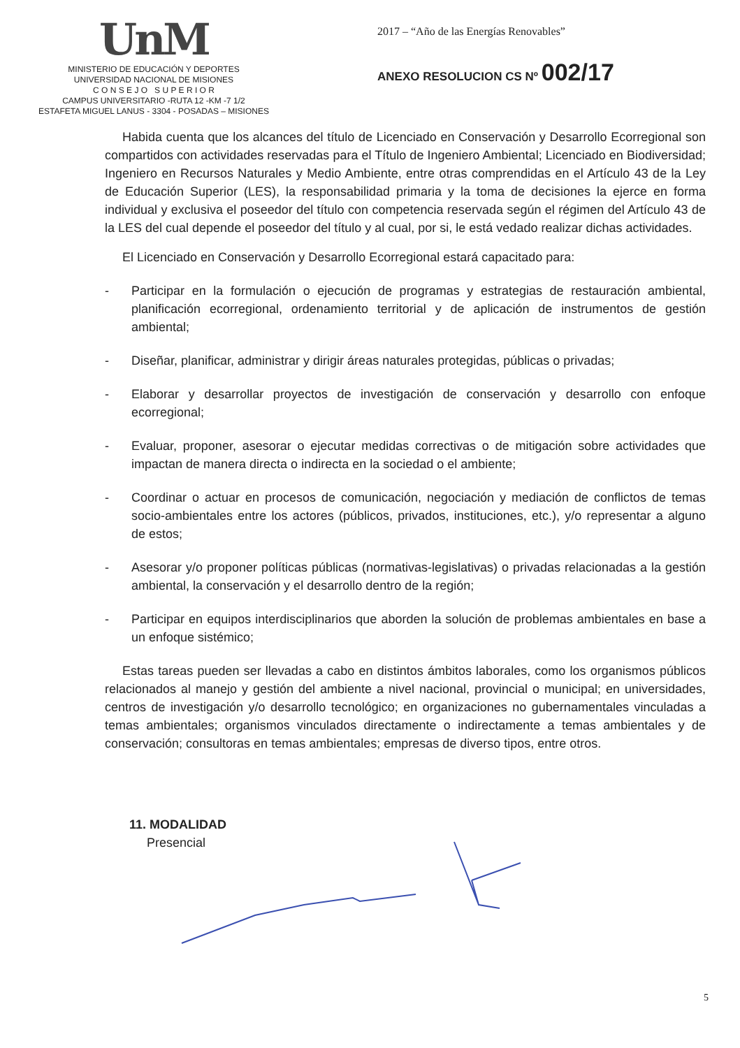UnM
MINISTERIO DE EDUCACIÓN Y DEPORTES
UNIVERSIDAD NACIONAL DE MISIONES
C O N S E J O S U P E R I O R
CAMPUS UNIVERSITARIO -RUTA 12 -KM -7 1/2
ESTAFETA MIGUEL LANUS - 3304 - POSADAS – MISIONES
2017 – “Año de las Energías Renovables”
ANEXO RESOLUCION CS Nº 002/17
Habida cuenta que los alcances del título de Licenciado en Conservación y Desarrollo Ecorregional son compartidos con actividades reservadas para el Título de Ingeniero Ambiental; Licenciado en Biodiversidad; Ingeniero en Recursos Naturales y Medio Ambiente, entre otras comprendidas en el Artículo 43 de la Ley de Educación Superior (LES), la responsabilidad primaria y la toma de decisiones la ejerce en forma individual y exclusiva el poseedor del título con competencia reservada según el régimen del Artículo 43 de la LES del cual depende el poseedor del título y al cual, por si, le está vedado realizar dichas actividades.
El Licenciado en Conservación y Desarrollo Ecorregional estará capacitado para:
- Participar en la formulación o ejecución de programas y estrategias de restauración ambiental, planificación ecorregional, ordenamiento territorial y de aplicación de instrumentos de gestión ambiental;
- Diseñar, planificar, administrar y dirigir áreas naturales protegidas, públicas o privadas;
- Elaborar y desarrollar proyectos de investigación de conservación y desarrollo con enfoque ecorregional;
- Evaluar, proponer, asesorar o ejecutar medidas correctivas o de mitigación sobre actividades que impactan de manera directa o indirecta en la sociedad o el ambiente;
- Coordinar o actuar en procesos de comunicación, negociación y mediación de conflictos de temas socio-ambientales entre los actores (públicos, privados, instituciones, etc.), y/o representar a alguno de estos;
- Asesorar y/o proponer políticas públicas (normativas-legislativas) o privadas relacionadas a la gestión ambiental, la conservación y el desarrollo dentro de la región;
- Participar en equipos interdisciplinarios que aborden la solución de problemas ambientales en base a un enfoque sistémico;
Estas tareas pueden ser llevadas a cabo en distintos ámbitos laborales, como los organismos públicos relacionados al manejo y gestión del ambiente a nivel nacional, provincial o municipal; en universidades, centros de investigación y/o desarrollo tecnológico; en organizaciones no gubernamentales vinculadas a temas ambientales; organismos vinculados directamente o indirectamente a temas ambientales y de conservación; consultoras en temas ambientales; empresas de diverso tipos, entre otros.
11. MODALIDAD
Presencial
5